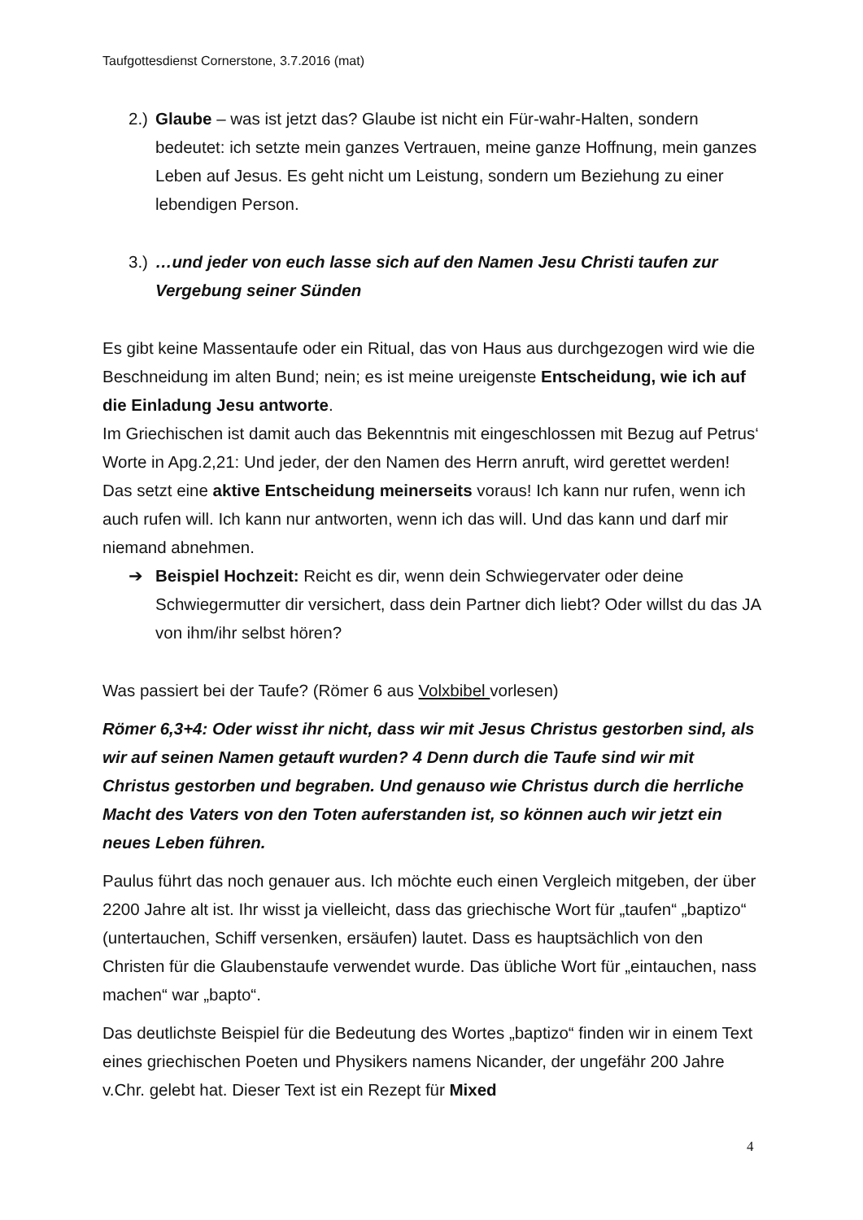Taufgottesdienst Cornerstone, 3.7.2016 (mat)
2.) Glaube – was ist jetzt das? Glaube ist nicht ein Für-wahr-Halten, sondern bedeutet: ich setzte mein ganzes Vertrauen, meine ganze Hoffnung, mein ganzes Leben auf Jesus. Es geht nicht um Leistung, sondern um Beziehung zu einer lebendigen Person.
3.) …und jeder von euch lasse sich auf den Namen Jesu Christi taufen zur Vergebung seiner Sünden
Es gibt keine Massentaufe oder ein Ritual, das von Haus aus durchgezogen wird wie die Beschneidung im alten Bund; nein; es ist meine ureigenste Entscheidung, wie ich auf die Einladung Jesu antworte.
Im Griechischen ist damit auch das Bekenntnis mit eingeschlossen mit Bezug auf Petrus‘ Worte in Apg.2,21: Und jeder, der den Namen des Herrn anruft, wird gerettet werden! Das setzt eine aktive Entscheidung meinerseits voraus! Ich kann nur rufen, wenn ich auch rufen will. Ich kann nur antworten, wenn ich das will. Und das kann und darf mir niemand abnehmen.
➔ Beispiel Hochzeit: Reicht es dir, wenn dein Schwiegervater oder deine Schwiegermutter dir versichert, dass dein Partner dich liebt? Oder willst du das JA von ihm/ihr selbst hören?
Was passiert bei der Taufe? (Römer 6 aus Volxbibel vorlesen)
Römer 6,3+4: Oder wisst ihr nicht, dass wir mit Jesus Christus gestorben sind, als wir auf seinen Namen getauft wurden? 4 Denn durch die Taufe sind wir mit Christus gestorben und begraben. Und genauso wie Christus durch die herrliche Macht des Vaters von den Toten auferstanden ist, so können auch wir jetzt ein neues Leben führen.
Paulus führt das noch genauer aus. Ich möchte euch einen Vergleich mitgeben, der über 2200 Jahre alt ist. Ihr wisst ja vielleicht, dass das griechische Wort für „taufen“ „baptizo“ (untertauchen, Schiff versenken, ersäufen) lautet. Dass es hauptsächlich von den Christen für die Glaubenstaufe verwendet wurde. Das übliche Wort für „eintauchen, nass machen“ war „bapto“.
Das deutlichste Beispiel für die Bedeutung des Wortes „baptizo“ finden wir in einem Text eines griechischen Poeten und Physikers namens Nicander, der ungefähr 200 Jahre v.Chr. gelebt hat. Dieser Text ist ein Rezept für Mixed
4